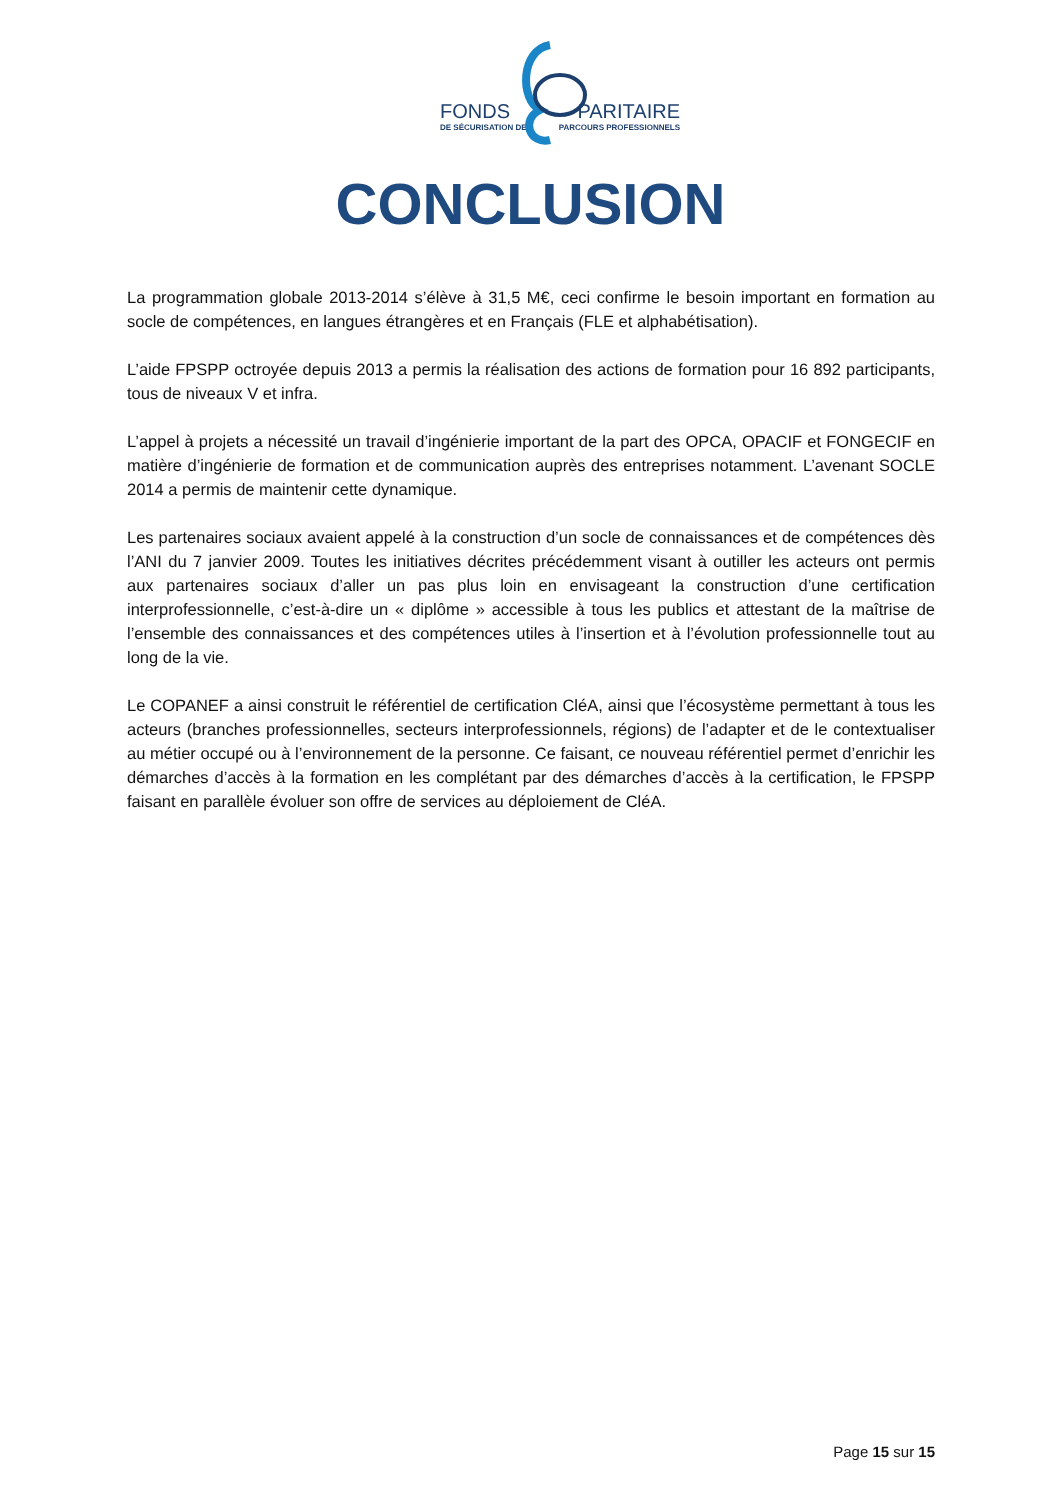FONDS PARITAIRE
DE SÉCURISATION DES PARCOURS PROFESSIONNELS
CONCLUSION
La programmation globale 2013-2014 s’élève à 31,5 M€, ceci confirme le besoin important en formation au socle de compétences, en langues étrangères et en Français (FLE et alphabétisation).
L’aide FPSPP octroyée depuis 2013 a permis la réalisation des actions de formation pour 16 892 participants, tous de niveaux V et infra.
L’appel à projets a nécessité un travail d’ingénierie important de la part des OPCA, OPACIF et FONGECIF en matière d’ingénierie de formation et de communication auprès des entreprises notamment. L’avenant SOCLE 2014 a permis de maintenir cette dynamique.
Les partenaires sociaux avaient appelé à la construction d’un socle de connaissances et de compétences dès l’ANI du 7 janvier 2009. Toutes les initiatives décrites précédemment visant à outiller les acteurs ont permis aux partenaires sociaux d’aller un pas plus loin en envisageant la construction d’une certification interprofessionnelle, c’est-à-dire un « diplôme » accessible à tous les publics et attestant de la maîtrise de l’ensemble des connaissances et des compétences utiles à l’insertion et à l’évolution professionnelle tout au long de la vie.
Le COPANEF a ainsi construit le référentiel de certification CléA, ainsi que l’écosystème permettant à tous les acteurs (branches professionnelles, secteurs interprofessionnels, régions) de l’adapter et de le contextualiser au métier occupé ou à l’environnement de la personne. Ce faisant, ce nouveau référentiel permet d’enrichir les démarches d’accès à la formation en les complétant par des démarches d’accès à la certification, le FPSPP faisant en parallèle évoluer son offre de services au déploiement de CléA.
Page 15 sur 15